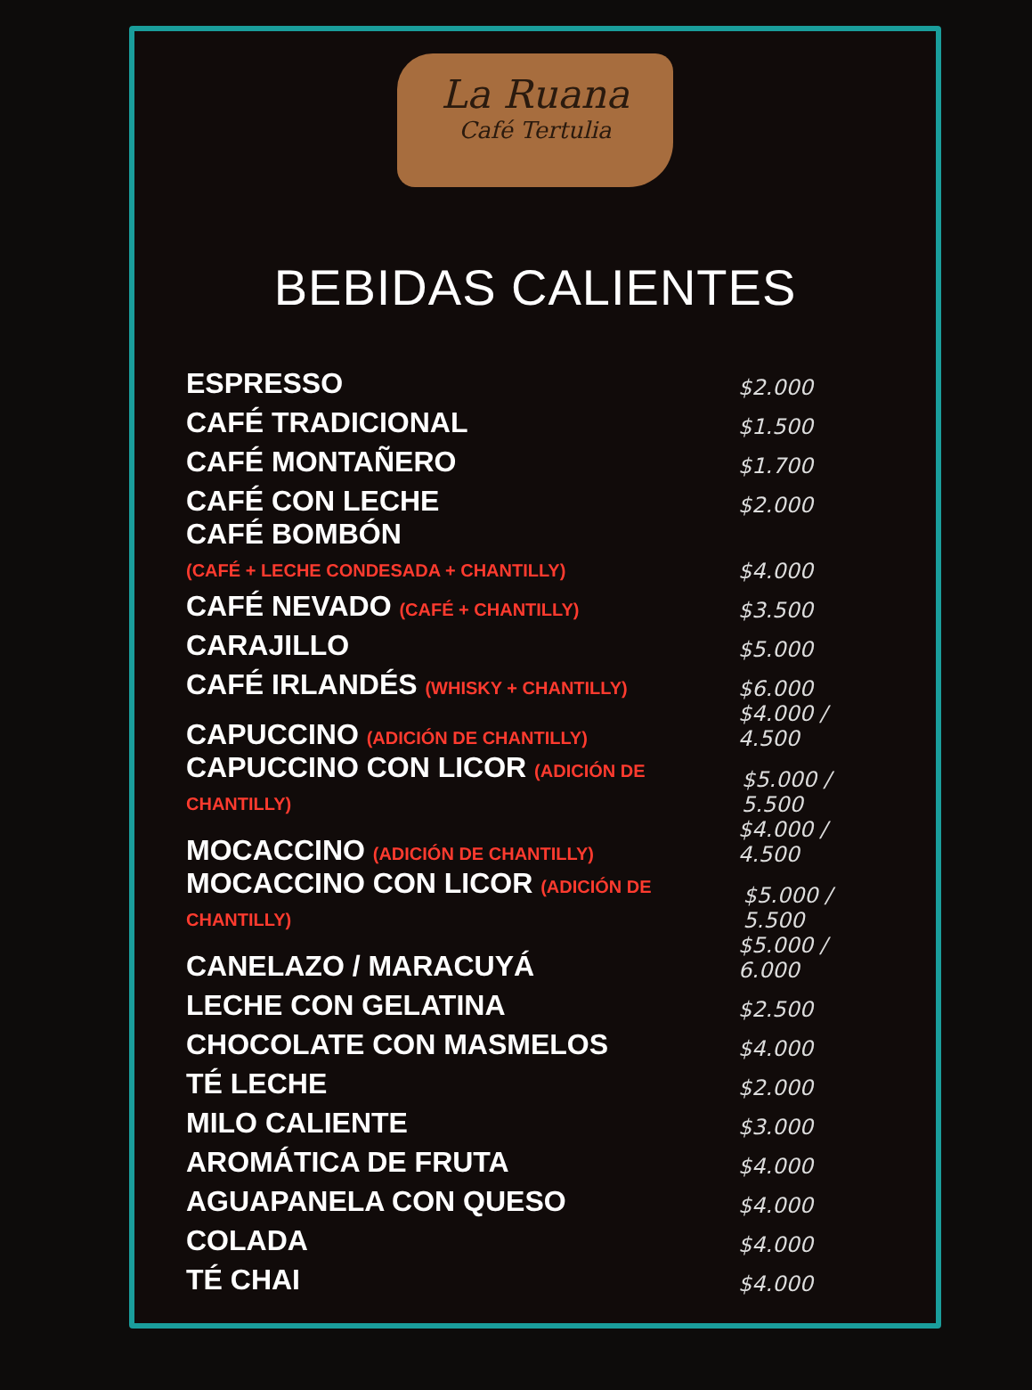La Ruana
Café Tertulia
BEBIDAS CALIENTES
ESPRESSO
$2.000
CAFÉ TRADICIONAL
$1.500
CAFÉ MONTAÑERO
$1.700
CAFÉ CON LECHE
$2.000
CAFÉ BOMBÓN
(CAFÉ + LECHE CONDESADA + CHANTILLY)
$4.000
CAFÉ NEVADO (CAFÉ + CHANTILLY)
$3.500
CARAJILLO
$5.000
CAFÉ IRLANDÉS (WHISKY + CHANTILLY)
$6.000
CAPUCCINO (ADICIÓN DE CHANTILLY)
$4.000 / 4.500
CAPUCCINO CON LICOR (ADICIÓN DE CHANTILLY)
$5.000 / 5.500
MOCACCINO (ADICIÓN DE CHANTILLY)
$4.000 / 4.500
MOCACCINO CON LICOR (ADICIÓN DE CHANTILLY)
$5.000 / 5.500
CANELAZO / MARACUYÁ
$5.000 / 6.000
LECHE CON GELATINA
$2.500
CHOCOLATE CON MASMELOS
$4.000
TÉ LECHE
$2.000
MILO CALIENTE
$3.000
AROMÁTICA DE FRUTA
$4.000
AGUAPANELA CON QUESO
$4.000
COLADA
$4.000
TÉ CHAI
$4.000